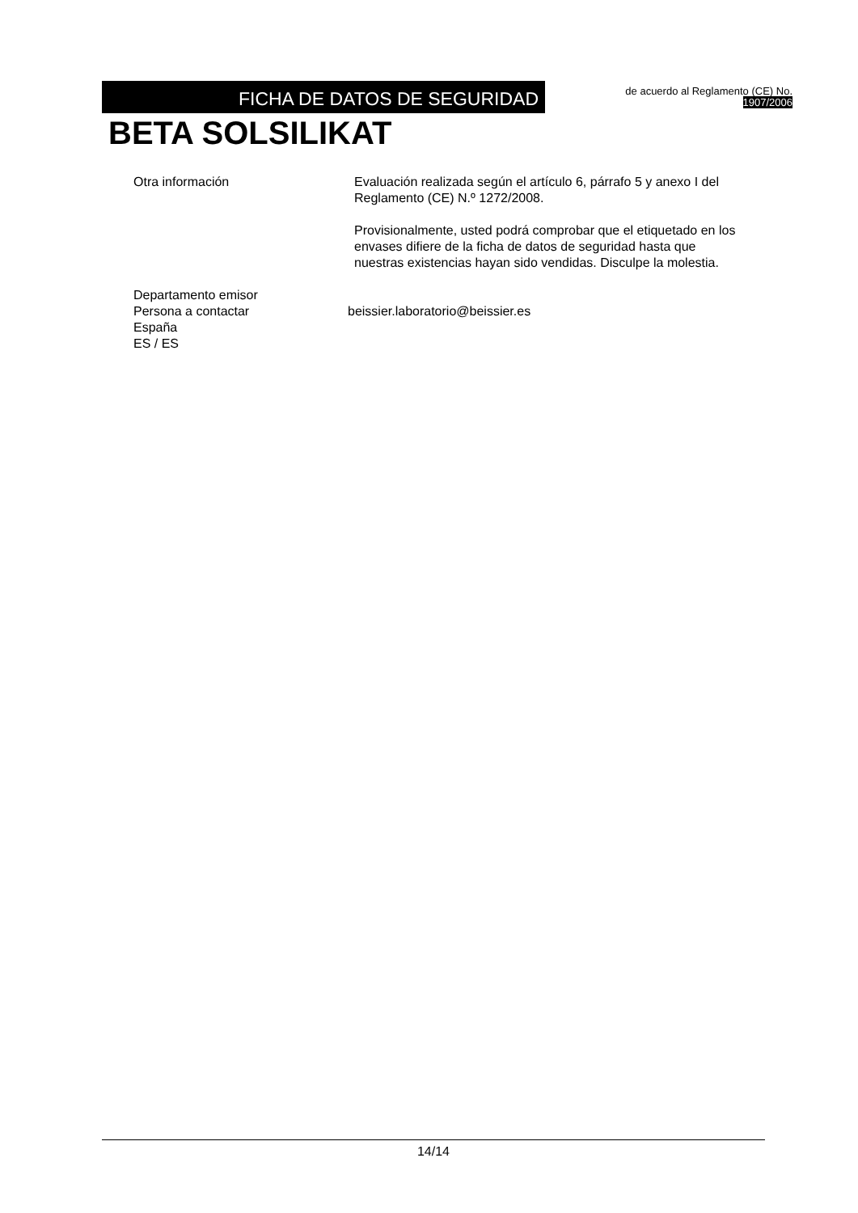FICHA DE DATOS DE SEGURIDAD
de acuerdo al Reglamento (CE) No.
1907/2006
BETA SOLSILIKAT
Otra información Evaluación realizada según el artículo 6, párrafo 5 y anexo I del Reglamento (CE) N.º 1272/2008.
Provisionalmente, usted podrá comprobar que el etiquetado en los envases difiere de la ficha de datos de seguridad hasta que nuestras existencias hayan sido vendidas. Disculpe la molestia.
Departamento emisor
Persona a contactar beissier.laboratorio@beissier.es
España
ES / ES
14/14